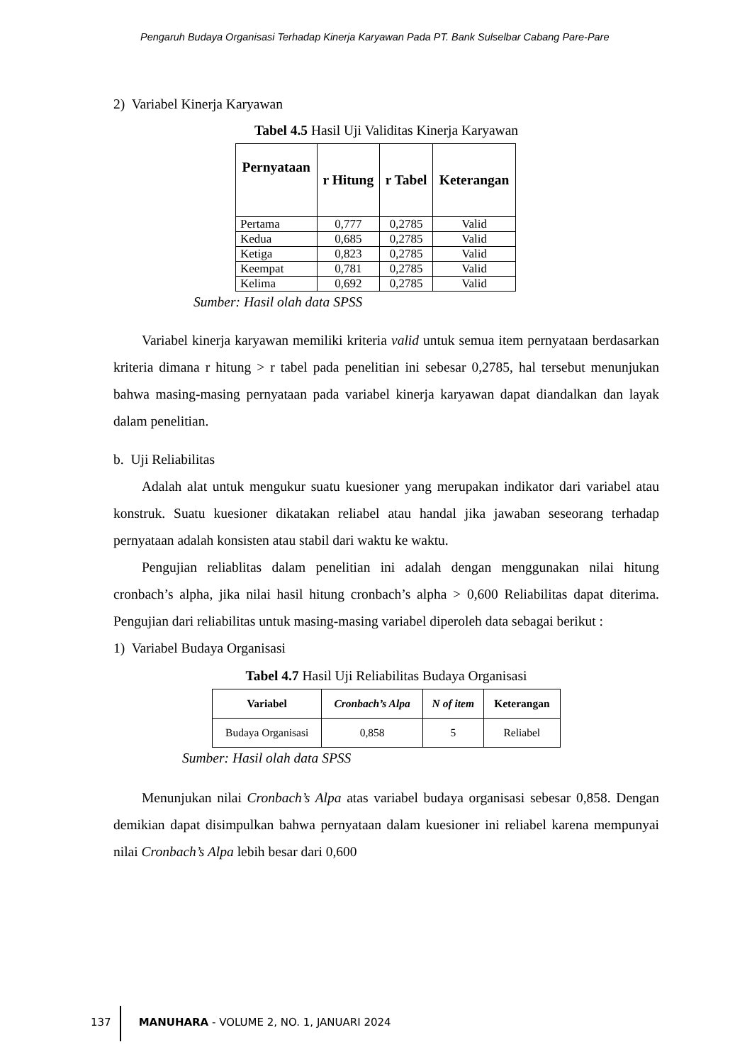Pengaruh Budaya Organisasi Terhadap Kinerja Karyawan Pada PT. Bank Sulselbar Cabang Pare-Pare
2) Variabel Kinerja Karyawan
Tabel 4.5 Hasil Uji Validitas Kinerja Karyawan
| Pernyataan | r Hitung | r Tabel | Keterangan |
| --- | --- | --- | --- |
| Pertama | 0,777 | 0,2785 | Valid |
| Kedua | 0,685 | 0,2785 | Valid |
| Ketiga | 0,823 | 0,2785 | Valid |
| Keempat | 0,781 | 0,2785 | Valid |
| Kelima | 0,692 | 0,2785 | Valid |
Sumber: Hasil olah data SPSS
Variabel kinerja karyawan memiliki kriteria valid untuk semua item pernyataan berdasarkan kriteria dimana r hitung > r tabel pada penelitian ini sebesar 0,2785, hal tersebut menunjukan bahwa masing-masing pernyataan pada variabel kinerja karyawan dapat diandalkan dan layak dalam penelitian.
b. Uji Reliabilitas
Adalah alat untuk mengukur suatu kuesioner yang merupakan indikator dari variabel atau konstruk. Suatu kuesioner dikatakan reliabel atau handal jika jawaban seseorang terhadap pernyataan adalah konsisten atau stabil dari waktu ke waktu.
Pengujian reliablitas dalam penelitian ini adalah dengan menggunakan nilai hitung cronbach’s alpha, jika nilai hasil hitung cronbach’s alpha > 0,600 Reliabilitas dapat diterima. Pengujian dari reliabilitas untuk masing-masing variabel diperoleh data sebagai berikut :
1) Variabel Budaya Organisasi
Tabel 4.7 Hasil Uji Reliabilitas Budaya Organisasi
| Variabel | Cronbach’s Alpa | N of item | Keterangan |
| --- | --- | --- | --- |
| Budaya Organisasi | 0,858 | 5 | Reliabel |
Sumber: Hasil olah data SPSS
Menunjukan nilai Cronbach’s Alpa atas variabel budaya organisasi sebesar 0,858. Dengan demikian dapat disimpulkan bahwa pernyataan dalam kuesioner ini reliabel karena mempunyai nilai Cronbach’s Alpa lebih besar dari 0,600
137 MANUHARA - VOLUME 2, NO. 1, JANUARI 2024